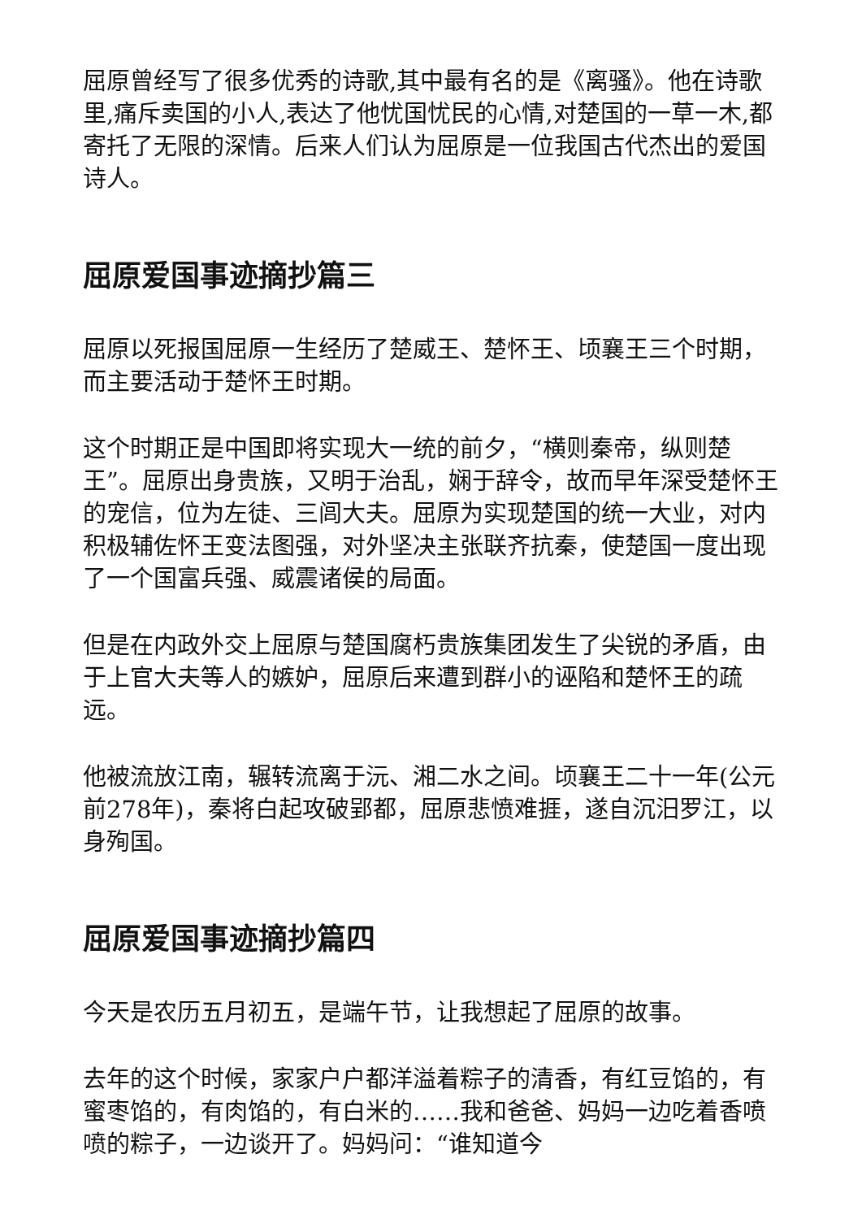屈原曾经写了很多优秀的诗歌,其中最有名的是《离骚》。他在诗歌里,痛斥卖国的小人,表达了他忧国忧民的心情,对楚国的一草一木,都寄托了无限的深情。后来人们认为屈原是一位我国古代杰出的爱国诗人。
屈原爱国事迹摘抄篇三
屈原以死报国屈原一生经历了楚威王、楚怀王、顷襄王三个时期，而主要活动于楚怀王时期。
这个时期正是中国即将实现大一统的前夕，“横则秦帝，纵则楚王”。屈原出身贵族，又明于治乱，娴于辞令，故而早年深受楚怀王的宠信，位为左徒、三闾大夫。屈原为实现楚国的统一大业，对内积极辅佐怀王变法图强，对外坚决主张联齐抗秦，使楚国一度出现了一个国富兵强、威震诸侯的局面。
但是在内政外交上屈原与楚国腐朽贵族集团发生了尖锐的矛盾，由于上官大夫等人的嫉妒，屈原后来遭到群小的诬陷和楚怀王的疏远。
他被流放江南，辗转流离于沅、湘二水之间。顷襄王二十一年(公元前278年)，秦将白起攻破郢都，屈原悲愤难捱，遂自沉汨罗江，以身殉国。
屈原爱国事迹摘抄篇四
今天是农历五月初五，是端午节，让我想起了屈原的故事。
去年的这个时候，家家户户都洋溢着粽子的清香，有红豆馅的，有蜜枣馅的，有肉馅的，有白米的……我和爸爸、妈妈一边吃着香喷喷的粽子，一边谈开了。妈妈问：“谁知道今